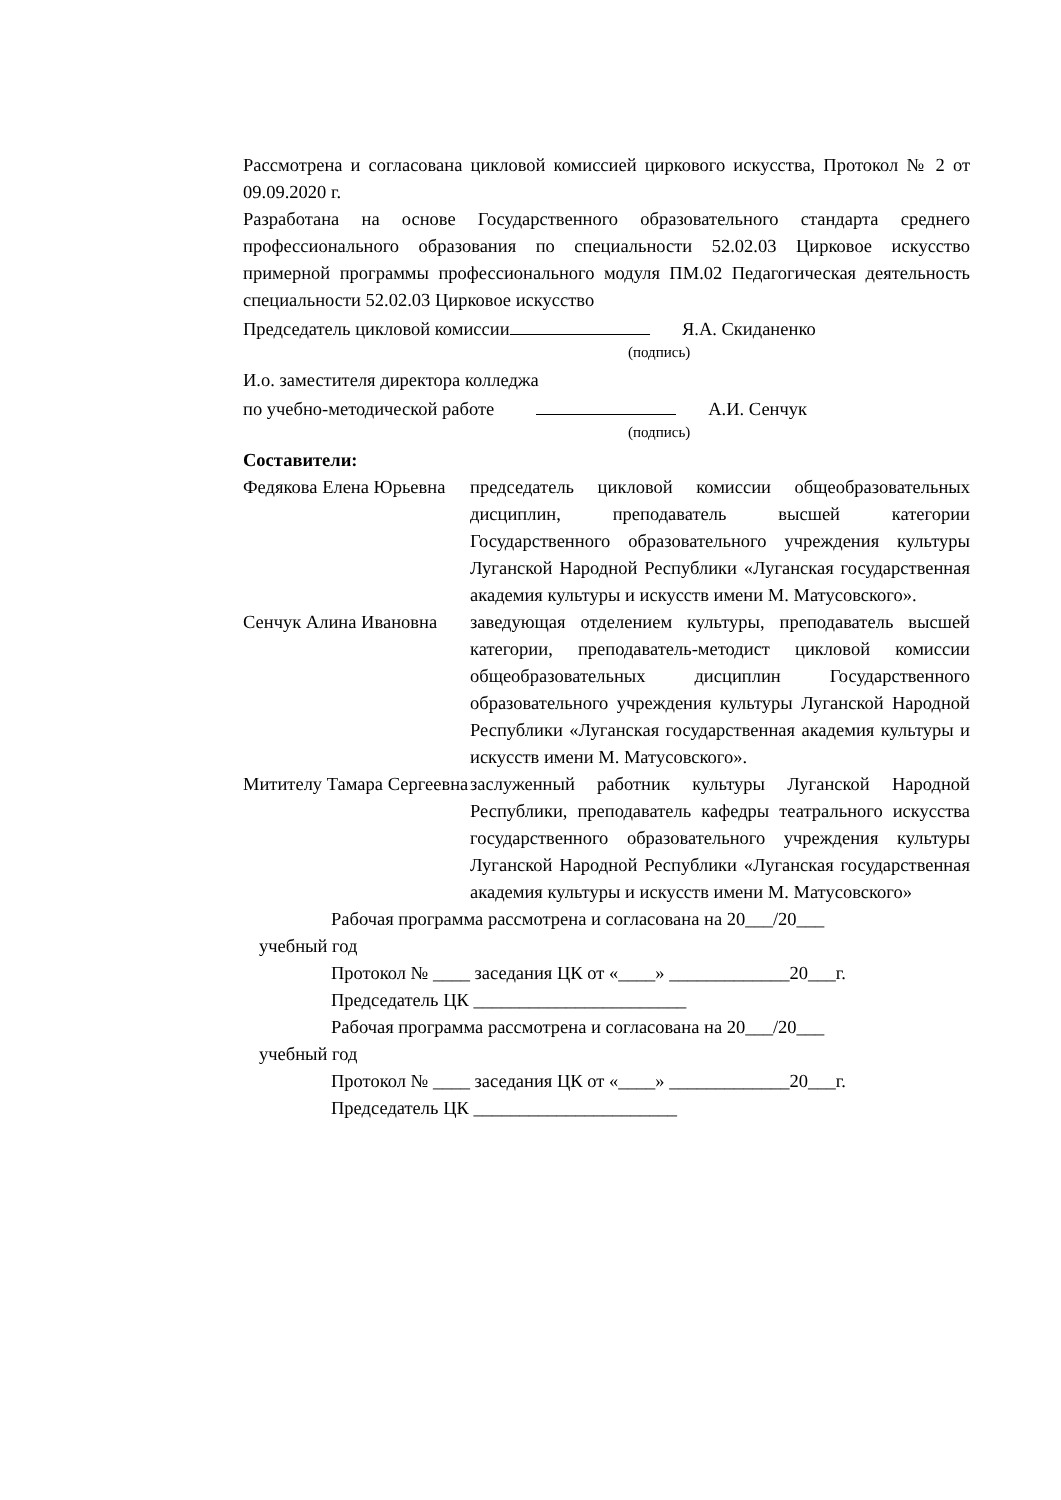Рассмотрена и согласована цикловой комиссией циркового искусства, Протокол № 2 от 09.09.2020 г.
Разработана на основе Государственного образовательного стандарта среднего профессионального образования по специальности 52.02.03 Цирковое искусство примерной программы профессионального модуля ПМ.02 Педагогическая деятельность специальности 52.02.03 Цирковое искусство
Председатель цикловой комиссии Я.А. Скиданенко
(подпись)
И.о. заместителя директора колледжа
по учебно-методической работе А.И. Сенчук
(подпись)
Составители:
Федякова Елена Юрьевна
председатель цикловой комиссии общеобразовательных дисциплин, преподаватель высшей категории Государственного образовательного учреждения культуры Луганской Народной Республики «Луганская государственная академия культуры и искусств имени М. Матусовского».
Сенчук Алина Ивановна
заведующая отделением культуры, преподаватель высшей категории, преподаватель-методист цикловой комиссии общеобразовательных дисциплин Государственного образовательного учреждения культуры Луганской Народной Республики «Луганская государственная академия культуры и искусств имени М. Матусовского».
Митителу Тамара Сергеевна
заслуженный работник культуры Луганской Народной Республики, преподаватель кафедры театрального искусства государственного образовательного учреждения культуры Луганской Народной Республики «Луганская государственная академия культуры и искусств имени М. Матусовского»
Рабочая программа рассмотрена и согласована на 20___/20___
учебный год
Протокол № ____ заседания ЦК от «____» _____________20___г.
Председатель ЦК _______________________
Рабочая программа рассмотрена и согласована на 20___/20___
учебный год
Протокол № ____ заседания ЦК от «____» _____________20___г.
Председатель ЦК ______________________